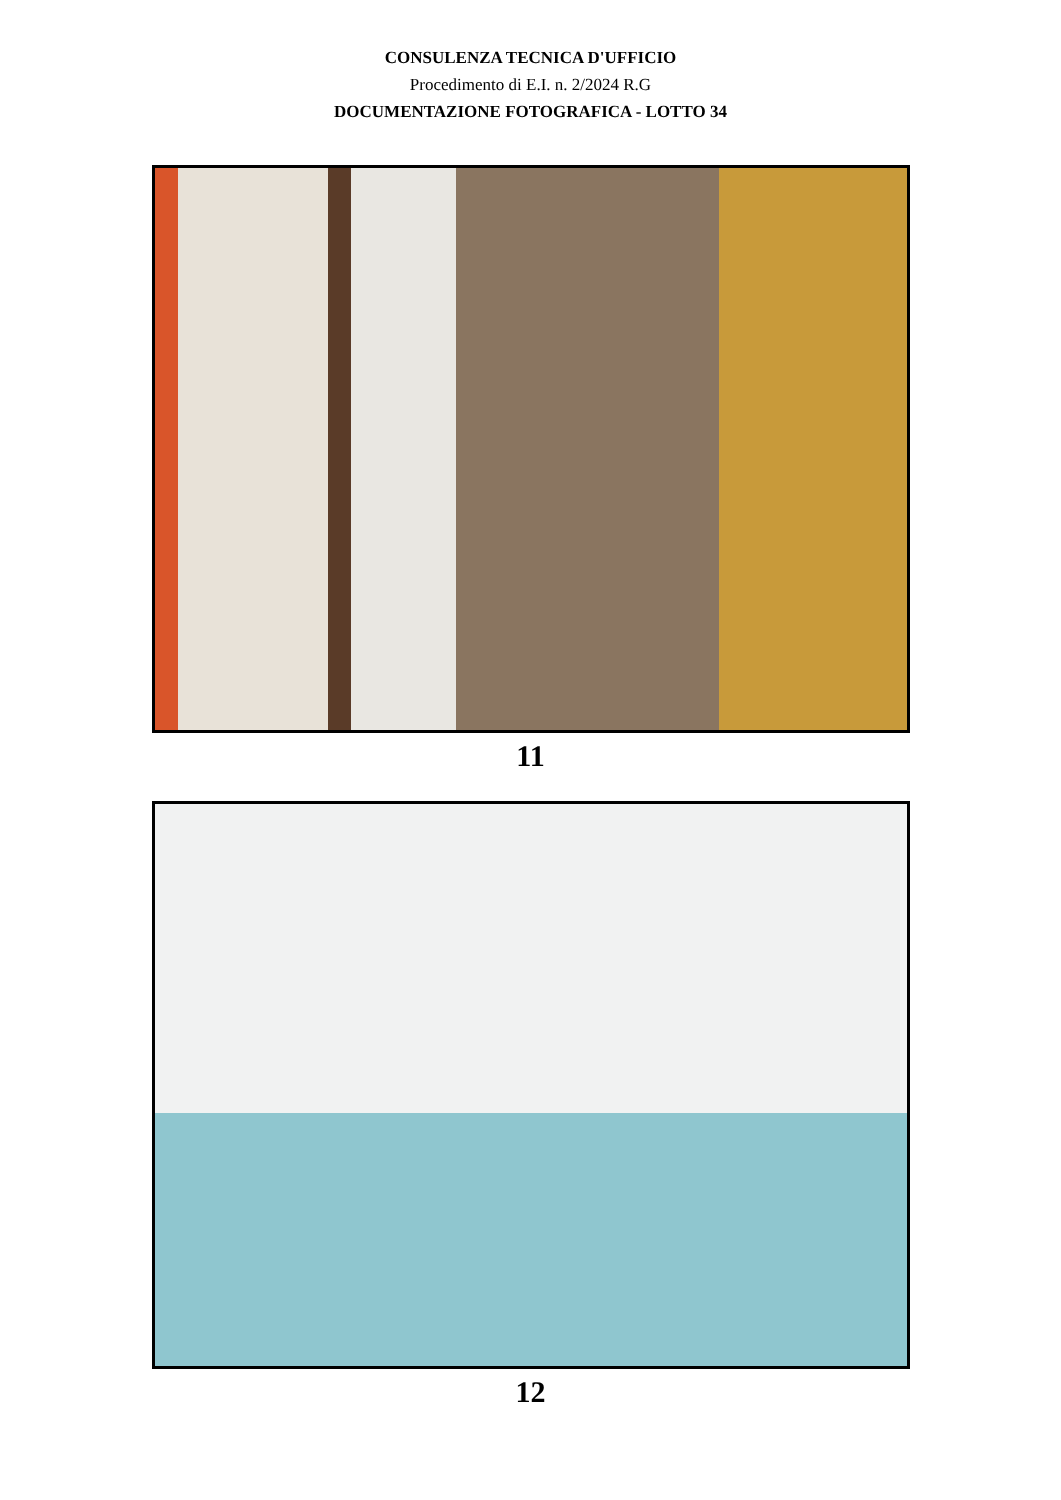CONSULENZA TECNICA D'UFFICIO
Procedimento di E.I. n. 2/2024 R.G
DOCUMENTAZIONE FOTOGRAFICA - LOTTO 34
11
12